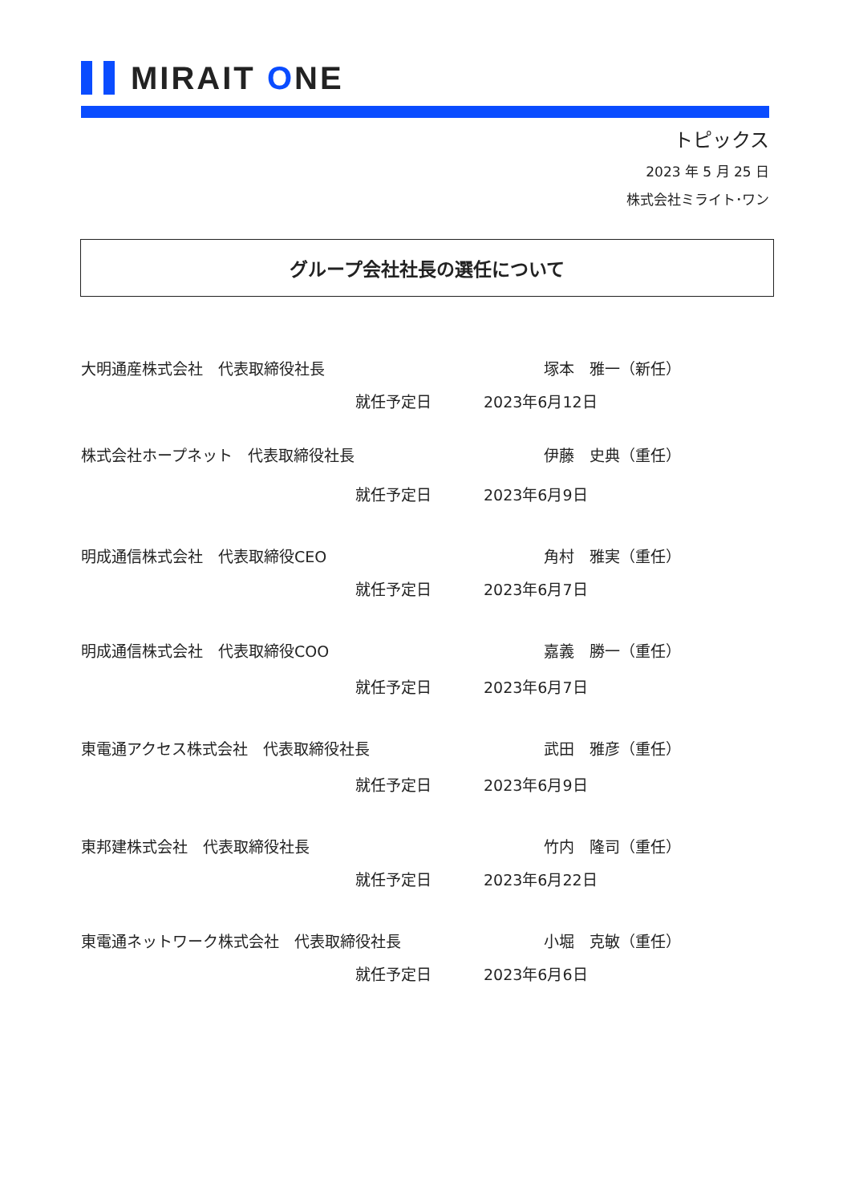MIRAIT ONE
トピックス
2023 年 5 月 25 日
株式会社ミライト･ワン
グループ会社社長の選任について
大明通産株式会社　代表取締役社長 塚本　雅一（新任）
就任予定日 2023年6月12日
株式会社ホープネット　代表取締役社長 伊藤　史典（重任）
就任予定日 2023年6月9日
明成通信株式会社　代表取締役CEO 角村　雅実（重任）
就任予定日 2023年6月7日
明成通信株式会社　代表取締役COO 嘉義　勝一（重任）
就任予定日 2023年6月7日
東電通アクセス株式会社　代表取締役社長 武田　雅彦（重任）
就任予定日 2023年6月9日
東邦建株式会社　代表取締役社長 竹内　隆司（重任）
就任予定日 2023年6月22日
東電通ネットワーク株式会社　代表取締役社長 小堀　克敏（重任）
就任予定日 2023年6月6日